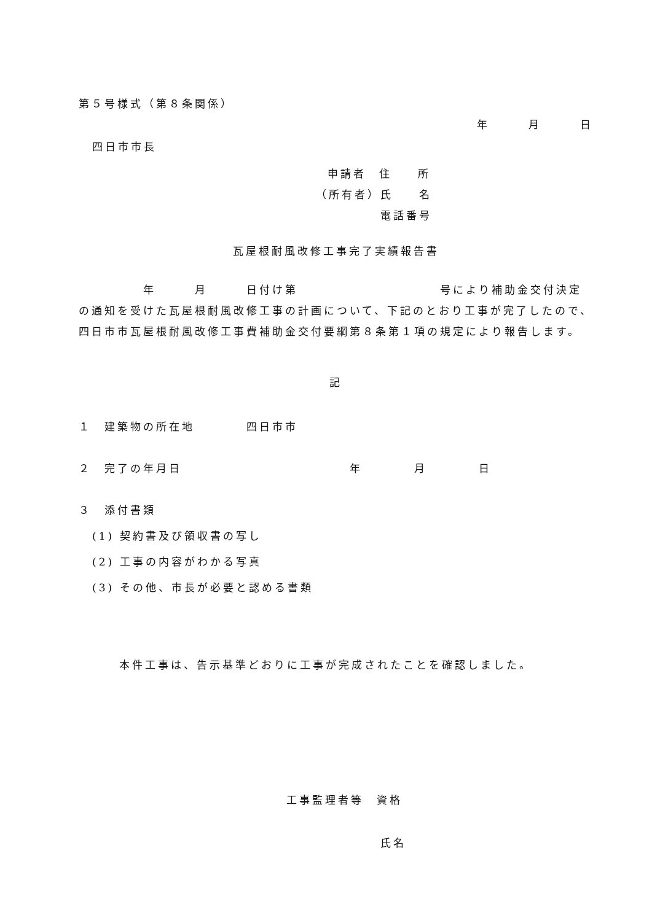第５号様式（第８条関係）
年　　　月　　　日
四日市市長
申請者　住　　所
（所有者）氏　　名
電話番号
瓦屋根耐風改修工事完了実績報告書
　　　　　年　　　月　　　日付け第　　　　　　　　　　　号により補助金交付決定の通知を受けた瓦屋根耐風改修工事の計画について、下記のとおり工事が完了したので、四日市市瓦屋根耐風改修工事費補助金交付要綱第８条第１項の規定により報告します。
記
１　建築物の所在地　　　　四日市市
２　完了の年月日　　　　　　　　　　　　　年　　　　月　　　　日
３　添付書類
(1) 契約書及び領収書の写し
(2) 工事の内容がわかる写真
(3) その他、市長が必要と認める書類
本件工事は、告示基準どおりに工事が完成されたことを確認しました。
工事監理者等　資格
氏名